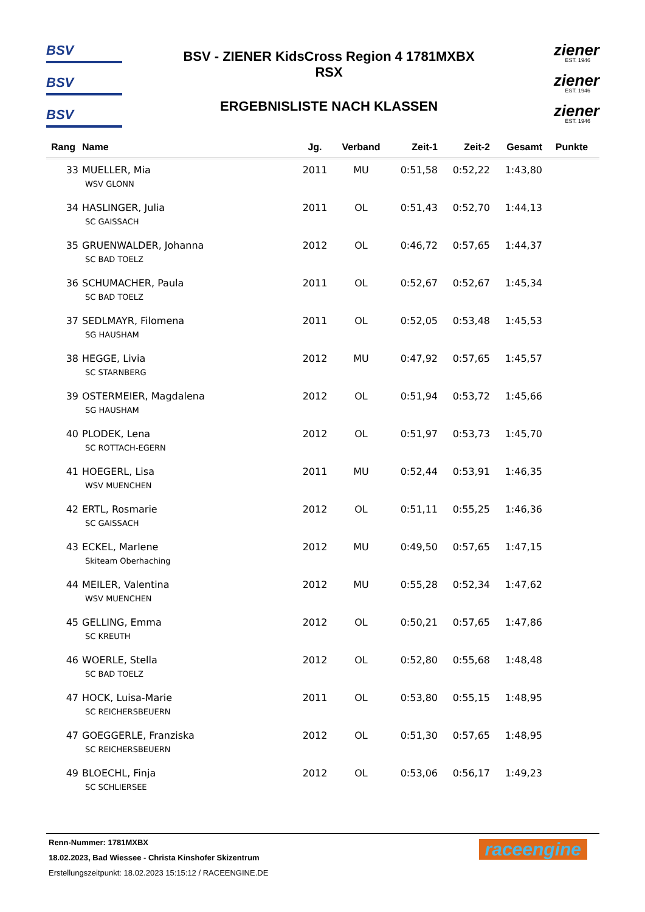BSV
BSV
BSV
BSV - ZIENER KidsCross Region 4 1781MXBX
RSX
ERGEBNISLISTE NACH KLASSEN
ziener
EST. 1946
ziener
EST. 1946
ziener
EST. 1946
| Rang | Name | Jg. | Verband | Zeit-1 | Zeit-2 | Gesamt | Punkte |
| --- | --- | --- | --- | --- | --- | --- | --- |
| 33 | MUELLER, Mia | 2011 | MU | 0:51,58 | 0:52,22 | 1:43,80 | |
| WSV GLONN | | | | | | | |
| 34 | HASLINGER, Julia | 2011 | OL | 0:51,43 | 0:52,70 | 1:44,13 | |
| SC GAISSACH | | | | | | | |
| 35 | GRUENWALDER, Johanna | 2012 | OL | 0:46,72 | 0:57,65 | 1:44,37 | |
| SC BAD TOELZ | | | | | | | |
| 36 | SCHUMACHER, Paula | 2011 | OL | 0:52,67 | 0:52,67 | 1:45,34 | |
| SC BAD TOELZ | | | | | | | |
| 37 | SEDLMAYR, Filomena | 2011 | OL | 0:52,05 | 0:53,48 | 1:45,53 | |
| SG HAUSHAM | | | | | | | |
| 38 | HEGGE, Livia | 2012 | MU | 0:47,92 | 0:57,65 | 1:45,57 | |
| SC STARNBERG | | | | | | | |
| 39 | OSTERMEIER, Magdalena | 2012 | OL | 0:51,94 | 0:53,72 | 1:45,66 | |
| SG HAUSHAM | | | | | | | |
| 40 | PLODEK, Lena | 2012 | OL | 0:51,97 | 0:53,73 | 1:45,70 | |
| SC ROTTACH-EGERN | | | | | | | |
| 41 | HOEGERL, Lisa | 2011 | MU | 0:52,44 | 0:53,91 | 1:46,35 | |
| WSV MUENCHEN | | | | | | | |
| 42 | ERTL, Rosmarie | 2012 | OL | 0:51,11 | 0:55,25 | 1:46,36 | |
| SC GAISSACH | | | | | | | |
| 43 | ECKEL, Marlene | 2012 | MU | 0:49,50 | 0:57,65 | 1:47,15 | |
| Skiteam Oberhaching | | | | | | | |
| 44 | MEILER, Valentina | 2012 | MU | 0:55,28 | 0:52,34 | 1:47,62 | |
| WSV MUENCHEN | | | | | | | |
| 45 | GELLING, Emma | 2012 | OL | 0:50,21 | 0:57,65 | 1:47,86 | |
| SC KREUTH | | | | | | | |
| 46 | WOERLE, Stella | 2012 | OL | 0:52,80 | 0:55,68 | 1:48,48 | |
| SC BAD TOELZ | | | | | | | |
| 47 | HOCK, Luisa-Marie | 2011 | OL | 0:53,80 | 0:55,15 | 1:48,95 | |
| SC REICHERSBEUERN | | | | | | | |
| 47 | GOEGGERLE, Franziska | 2012 | OL | 0:51,30 | 0:57,65 | 1:48,95 | |
| SC REICHERSBEUERN | | | | | | | |
| 49 | BLOECHL, Finja | 2012 | OL | 0:53,06 | 0:56,17 | 1:49,23 | |
| SC SCHLIERSEE | | | | | | | |
Renn-Nummer: 1781MXBX
18.02.2023, Bad Wiessee - Christa Kinshofer Skizentrum
Erstellungszeitpunkt: 18.02.2023 15:15:12 / RACEENGINE.DE
raceengine